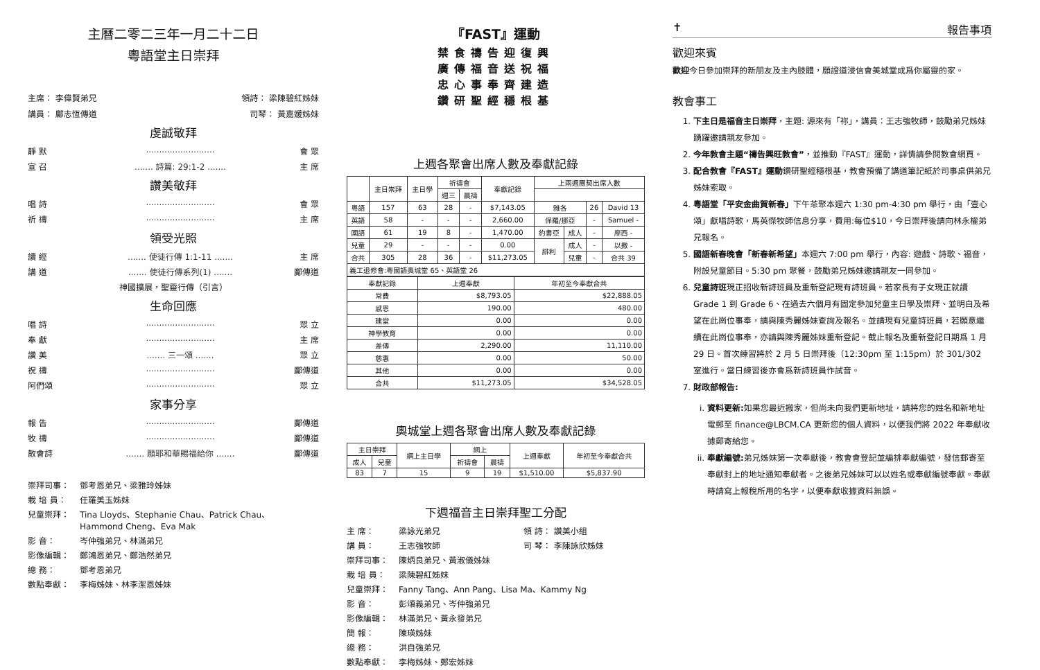主曆二零二三年一月二十二日
粵語堂主日崇拜
主席： 李偉賢弟兄 領詩： 梁陳碧紅姊妹
講員： 鄺志恆傳道 司琴： 黃嘉媛姊妹
虔誠敬拜
靜 默.......................... 會 眾
宣 召....... 詩篇: 29:1-2 ....... 主 席
讚美敬拜
唱 詩.......................... 會 眾
祈 禱.......................... 主 席
領受光照
讀 經....... 使徒行傳 1:1-11 ....... 主 席
講 道....... 使徒行傳系列(1) ....... 鄺傳道
神國擴展，聖靈行傳（引言）
生命回應
唱 詩.......................... 眾 立
奉 獻.......................... 主 席
讚 美....... 三一頌 ....... 眾 立
祝 禱.......................... 鄺傳道
阿們頌.......................... 眾 立
家事分享
報 告.......................... 鄺傳道
牧 禱.......................... 鄺傳道
散會詩....... 願耶和華賜福給你 ....... 鄺傳道
崇拜司事： 鄧考恩弟兄、梁雅玲姊妹
栽 培 員： 任羅美玉姊妹
兒童崇拜： Tina Lloyds、Stephanie Chau、Patrick Chau、
Hammond Cheng、Eva Mak
影 音： 岑仲強弟兄、林滿弟兄
影像編輯： 鄭鴻恩弟兄、鄭浩然弟兄
總 務： 鄧考恩弟兄
數點奉獻： 李梅姊妹、林李潔恩姊妹
『FAST』運動
禁食禱告迎復興
廣傳福音送祝福
忠心事奉齊建造
鑽研聖經穩根基
上週各聚會出席人數及奉獻記錄
| | 主日崇拜 | 主日學 | 祈禱會 | | 奉獻記錄 | 上兩週團契出席人數 | | | |
| --- | --- | --- | --- | --- | --- | --- | --- | --- | --- |
| | | | 週三 | 晨禱 | | | | | |
| 粵語 | 157 | 63 | 28 | - | $7,143.05 | 雅各 | | 26 | David 13 |
| 英語 | 58 | - | - | - | 2,660.00 | 保羅/挪亞 | | - | Samuel - |
| 國語 | 61 | 19 | 8 | - | 1,470.00 | 約書亞 | 成人 | - | 摩西 - |
| 兒童 | 29 | - | - | - | 0.00 | 腓利 | 成人 | - | 以撒 - |
| 合共 | 305 | 28 | 36 | - | $11,273.05 | | 兒童 | - | 合共 39 |
| 義工退修會:粵國語奧城堂 65、英語堂 26 | | | | | | | | | |
| 奉獻記錄 | 上週奉獻 | 年初至今奉獻合共 |
| --- | --- | --- |
| 常費 | $8,793.05 | $22,888.05 |
| 感恩 | 190.00 | 480.00 |
| 建堂 | 0.00 | 0.00 |
| 神學教育 | 0.00 | 0.00 |
| 差傳 | 2,290.00 | 11,110.00 |
| 慈惠 | 0.00 | 50.00 |
| 其他 | 0.00 | 0.00 |
| 合共 | $11,273.05 | $34,528.05 |
奧城堂上週各聚會出席人數及奉獻記錄
| 主日崇拜 | | 網上主日學 | 網上 | | 上週奉獻 | 年初至今奉獻合共 |
| --- | --- | --- | --- | --- | --- | --- |
| 成人 | 兒童 | | 祈禱會 | 晨禱 | | |
| 83 | 7 | 15 | 9 | 19 | $1,510.00 | $5,837.90 |
下週福音主日崇拜聖工分配
主 席： 梁詠光弟兄 領 詩： 讚美小組
講 員： 王志強牧師 司 琴： 李陳詠欣姊妹
崇拜司事： 陳炳良弟兄、黃淑儀姊妹
栽 培 員： 梁陳碧紅姊妹
兒童崇拜： Fanny Tang、Ann Pang、Lisa Ma、Kammy Ng
影 音： 彭頌義弟兄、岑仲強弟兄
影像編輯： 林滿弟兄、黃永發弟兄
簡 報： 陳瑛姊妹
總 務： 洪自強弟兄
數點奉獻： 李梅姊妹、鄭宏姊妹
✝ 報告事項
歡迎來賓
歡迎今日參加崇拜的新朋友及主內肢體，願證道浸信會美城堂成爲你屬靈的家。
教會事工
1. 下主日是福音主日崇拜，主題: 源來有「祢」，講員：王志強牧師，鼓勵弟兄姊妹踴躍邀請親友參加。
2. 今年教會主題“禱告興旺教會”，並推動『FAST』運動，詳情請參閱教會網頁。
3. 配合教會『FAST』運動鑽研聖經穩根基，教會預備了講道筆記紙於司事桌供弟兄姊妹索取。
4. 粵語堂「平安金曲賀新春」下午茶聚本週六 1:30 pm-4:30 pm 舉行，由「壹心頌」獻唱詩歌，馬英傑牧師信息分享，費用:每位$10，今日崇拜後請向林永權弟兄報名。
5. 國語新春晚會「新春新希望」本週六 7:00 pm 舉行，內容: 遊戲、詩歌、福音，附設兒童節目。5:30 pm 聚餐，鼓勵弟兄姊妹邀請親友一同參加。
6. 兒童詩班現正招收新詩班員及重新登記現有詩班員。若家長有子女現正就讀 Grade 1 到 Grade 6、在過去六個月有固定參加兒童主日學及崇拜、並明白及希望在此崗位事奉，請與陳秀麗姊妹查詢及報名。並請現有兒童詩班員，若願意繼續在此崗位事奉，亦請與陳秀麗姊妹重新登記。截止報名及重新登記日期爲 1 月 29 日。首次練習將於 2 月 5 日崇拜後（12:30pm 至 1:15pm）於 301/302 室進行。當日練習後亦會爲新詩班員作試音。
7. 財政部報告:
i. 資料更新: 如果您最近搬家，但尚未向我們更新地址，請將您的姓名和新地址電郵至 finance@LBCM.CA 更新您的個人資料，以便我們將 2022 年奉獻收據郵寄給您。
ii. 奉獻編號: 弟兄姊妹第一次奉獻後，教會會登記並編排奉獻編號，發信郵寄至奉獻封上的地址通知奉獻者。之後弟兄姊妹可以以姓名或奉獻編號奉獻。奉獻時請寫上報稅所用的名字，以便奉獻收據資料無誤。